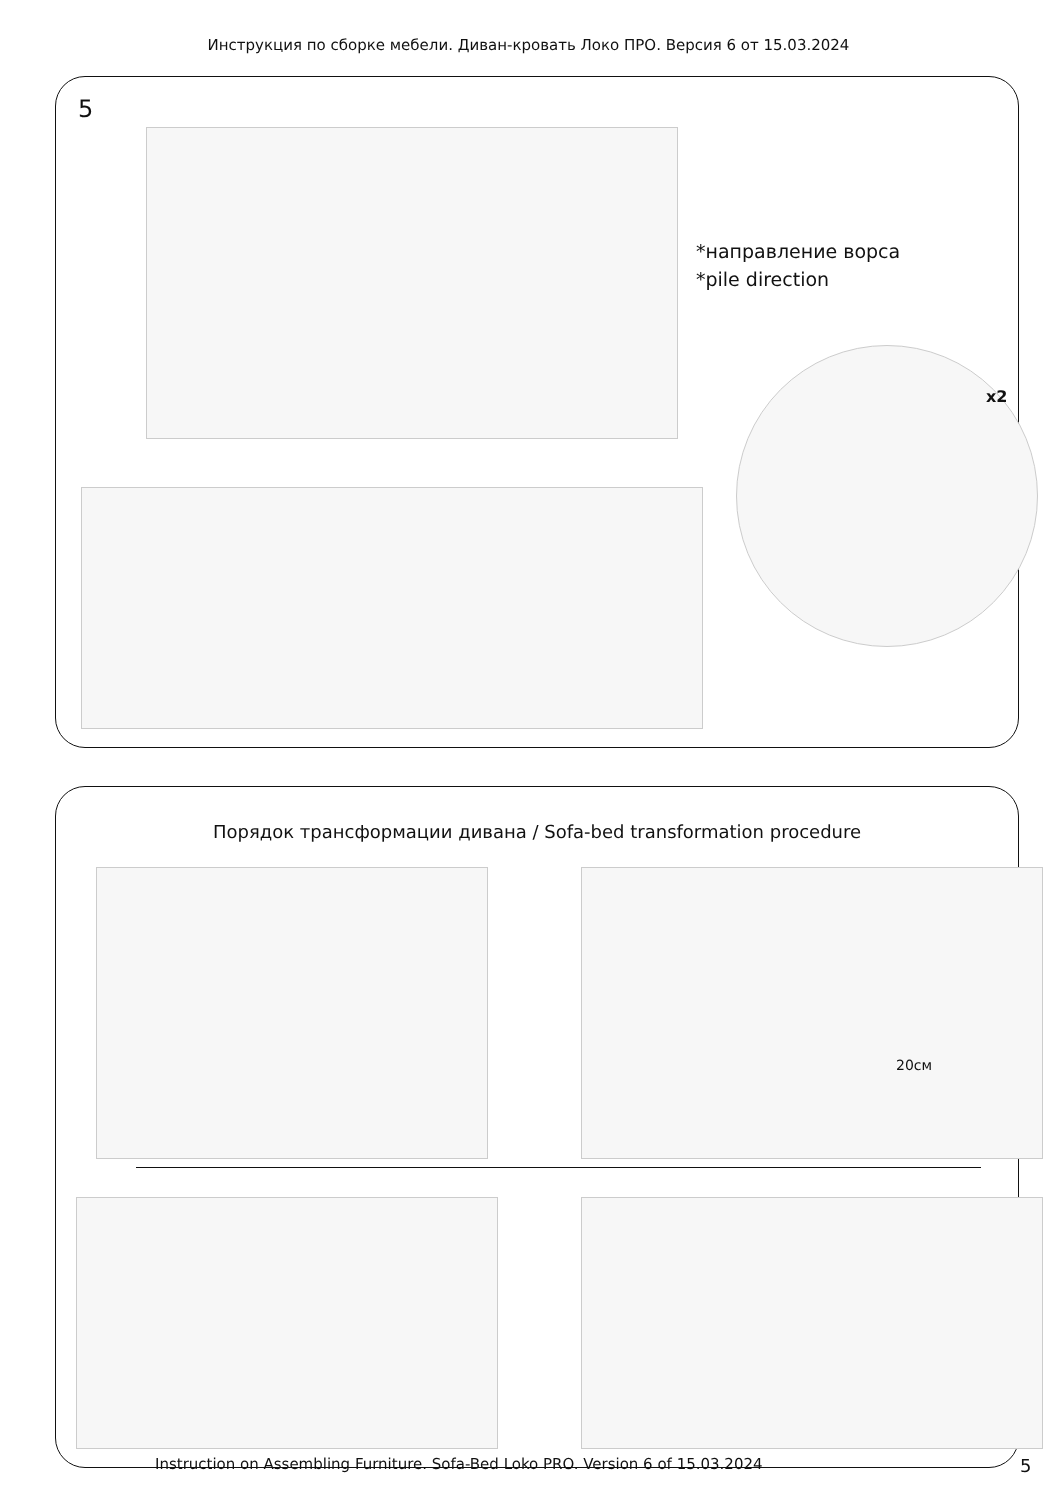Инструкция по сборке мебели. Диван-кровать Локо ПРО. Версия 6 от 15.03.2024
5
*направление ворса
*pile direction
x2
Порядок трансформации дивана / Sofa-bed transformation procedure
20см
Instruction on Assembling Furniture. Sofa-Bed Loko PRO. Version 6 of 15.03.2024 5